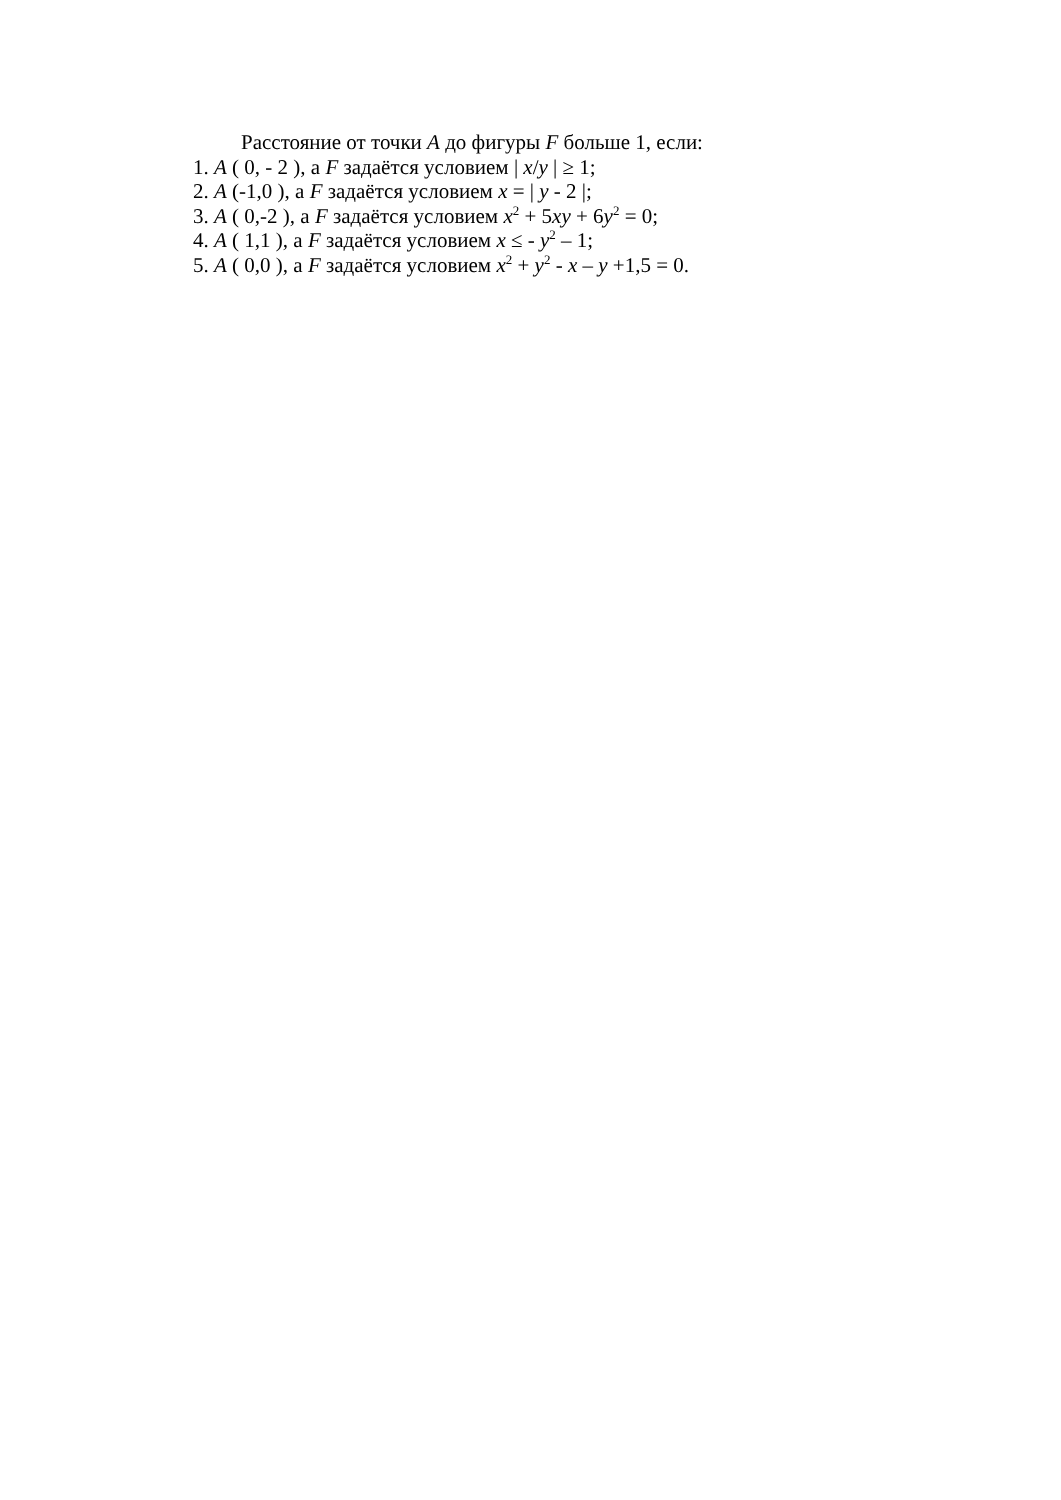Расстояние от точки A до фигуры F больше 1, если:
1. A ( 0, - 2 ), а F задаётся условием | x/y | ≥ 1;
2. A (-1,0 ), а F задаётся условием x = | y - 2 |;
3. A ( 0,-2 ), а F задаётся условием x<sup>2</sup> + 5xy + 6y<sup>2</sup> = 0;
4. A ( 1,1 ), а F задаётся условием x ≤ - y<sup>2</sup> – 1;
5. A ( 0,0 ), а F задаётся условием x<sup>2</sup> + y<sup>2</sup> - x – y +1,5 = 0.